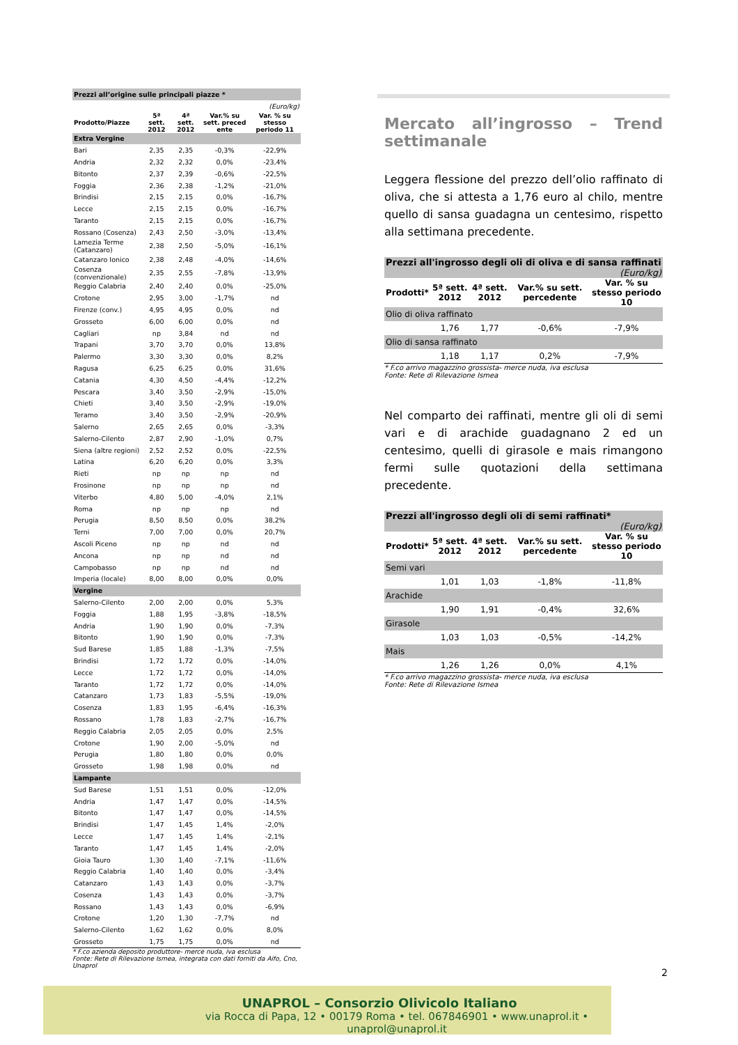| Prezzi all’origine sulle principali piazze * | | | | |
| (Euro/kg) | | | | |
| Prodotto/Piazze | 5ª sett. 2012 | 4ª sett. 2012 | Var.% su sett. preced ente | Var. % su stesso periodo 11 |
| Extra Vergine | | | | |
| Bari | 2,35 | 2,35 | -0,3% | -22,9% |
| Andria | 2,32 | 2,32 | 0,0% | -23,4% |
| Bitonto | 2,37 | 2,39 | -0,6% | -22,5% |
| Foggia | 2,36 | 2,38 | -1,2% | -21,0% |
| Brindisi | 2,15 | 2,15 | 0,0% | -16,7% |
| Lecce | 2,15 | 2,15 | 0,0% | -16,7% |
| Taranto | 2,15 | 2,15 | 0,0% | -16,7% |
| Rossano (Cosenza) | 2,43 | 2,50 | -3,0% | -13,4% |
| Lamezia Terme (Catanzaro) | 2,38 | 2,50 | -5,0% | -16,1% |
| Catanzaro Ionico | 2,38 | 2,48 | -4,0% | -14,6% |
| Cosenza (convenzionale) | 2,35 | 2,55 | -7,8% | -13,9% |
| Reggio Calabria | 2,40 | 2,40 | 0,0% | -25,0% |
| Crotone | 2,95 | 3,00 | -1,7% | nd |
| Firenze (conv.) | 4,95 | 4,95 | 0,0% | nd |
| Grosseto | 6,00 | 6,00 | 0,0% | nd |
| Cagliari | np | 3,84 | nd | nd |
| Trapani | 3,70 | 3,70 | 0,0% | 13,8% |
| Palermo | 3,30 | 3,30 | 0,0% | 8,2% |
| Ragusa | 6,25 | 6,25 | 0,0% | 31,6% |
| Catania | 4,30 | 4,50 | -4,4% | -12,2% |
| Pescara | 3,40 | 3,50 | -2,9% | -15,0% |
| Chieti | 3,40 | 3,50 | -2,9% | -19,0% |
| Teramo | 3,40 | 3,50 | -2,9% | -20,9% |
| Salerno | 2,65 | 2,65 | 0,0% | -3,3% |
| Salerno-Cilento | 2,87 | 2,90 | -1,0% | 0,7% |
| Siena (altre regioni) | 2,52 | 2,52 | 0,0% | -22,5% |
| Latina | 6,20 | 6,20 | 0,0% | 3,3% |
| Rieti | np | np | np | nd |
| Frosinone | np | np | np | nd |
| Viterbo | 4,80 | 5,00 | -4,0% | 2,1% |
| Roma | np | np | np | nd |
| Perugia | 8,50 | 8,50 | 0,0% | 38,2% |
| Terni | 7,00 | 7,00 | 0,0% | 20,7% |
| Ascoli Piceno | np | np | nd | nd |
| Ancona | np | np | nd | nd |
| Campobasso | np | np | nd | nd |
| Imperia (locale) | 8,00 | 8,00 | 0,0% | 0,0% |
| Vergine | | | | |
| Salerno-Cilento | 2,00 | 2,00 | 0,0% | 5,3% |
| Foggia | 1,88 | 1,95 | -3,8% | -18,5% |
| Andria | 1,90 | 1,90 | 0,0% | -7,3% |
| Bitonto | 1,90 | 1,90 | 0,0% | -7,3% |
| Sud Barese | 1,85 | 1,88 | -1,3% | -7,5% |
| Brindisi | 1,72 | 1,72 | 0,0% | -14,0% |
| Lecce | 1,72 | 1,72 | 0,0% | -14,0% |
| Taranto | 1,72 | 1,72 | 0,0% | -14,0% |
| Catanzaro | 1,73 | 1,83 | -5,5% | -19,0% |
| Cosenza | 1,83 | 1,95 | -6,4% | -16,3% |
| Rossano | 1,78 | 1,83 | -2,7% | -16,7% |
| Reggio Calabria | 2,05 | 2,05 | 0,0% | 2,5% |
| Crotone | 1,90 | 2,00 | -5,0% | nd |
| Perugia | 1,80 | 1,80 | 0,0% | 0,0% |
| Grosseto | 1,98 | 1,98 | 0,0% | nd |
| Lampante | | | | |
| Sud Barese | 1,51 | 1,51 | 0,0% | -12,0% |
| Andria | 1,47 | 1,47 | 0,0% | -14,5% |
| Bitonto | 1,47 | 1,47 | 0,0% | -14,5% |
| Brindisi | 1,47 | 1,45 | 1,4% | -2,0% |
| Lecce | 1,47 | 1,45 | 1,4% | -2,1% |
| Taranto | 1,47 | 1,45 | 1,4% | -2,0% |
| Gioia Tauro | 1,30 | 1,40 | -7,1% | -11,6% |
| Reggio Calabria | 1,40 | 1,40 | 0,0% | -3,4% |
| Catanzaro | 1,43 | 1,43 | 0,0% | -3,7% |
| Cosenza | 1,43 | 1,43 | 0,0% | -3,7% |
| Rossano | 1,43 | 1,43 | 0,0% | -6,9% |
| Crotone | 1,20 | 1,30 | -7,7% | nd |
| Salerno-Cilento | 1,62 | 1,62 | 0,0% | 8,0% |
| Grosseto | 1,75 | 1,75 | 0,0% | nd |
* F.co azienda deposito produttore- merce nuda, iva esclusa
Fonte: Rete di Rilevazione Ismea, integrata con dati forniti da Aifo, Cno, Unaprol
Mercato all’ingrosso – Trend settimanale
Leggera flessione del prezzo dell’olio raffinato di oliva, che si attesta a 1,76 euro al chilo, mentre quello di sansa guadagna un centesimo, rispetto alla settimana precedente.
| Prezzi all'ingrosso degli oli di oliva e di sansa raffinati (Euro/kg) | | | | |
| Prodotti* | 5ª sett. 2012 | 4ª sett. 2012 | Var.% su sett. percedente | Var. % su stesso periodo 10 |
| Olio di oliva raffinato | | | | |
| | 1,76 | 1,77 | -0,6% | -7,9% |
| Olio di sansa raffinato | | | | |
| | 1,18 | 1,17 | 0,2% | -7,9% |
* F.co arrivo magazzino grossista- merce nuda, iva esclusa
Fonte: Rete di Rilevazione Ismea
Nel comparto dei raffinati, mentre gli oli di semi vari e di arachide guadagnano 2 ed un centesimo, quelli di girasole e mais rimangono fermi sulle quotazioni della settimana precedente.
| Prezzi all'ingrosso degli oli di semi raffinati* (Euro/kg) | | | | |
| Prodotti* | 5ª sett. 2012 | 4ª sett. 2012 | Var.% su sett. percedente | Var. % su stesso periodo 10 |
| Semi vari | | | | |
| | 1,01 | 1,03 | -1,8% | -11,8% |
| Arachide | | | | |
| | 1,90 | 1,91 | -0,4% | 32,6% |
| Girasole | | | | |
| | 1,03 | 1,03 | -0,5% | -14,2% |
| Mais | | | | |
| | 1,26 | 1,26 | 0,0% | 4,1% |
* F.co arrivo magazzino grossista- merce nuda, iva esclusa
Fonte: Rete di Rilevazione Ismea
2
UNAPROL – Consorzio Olivicolo Italiano
via Rocca di Papa, 12 • 00179 Roma • tel. 067846901 • www.unaprol.it • unaprol@unaprol.it